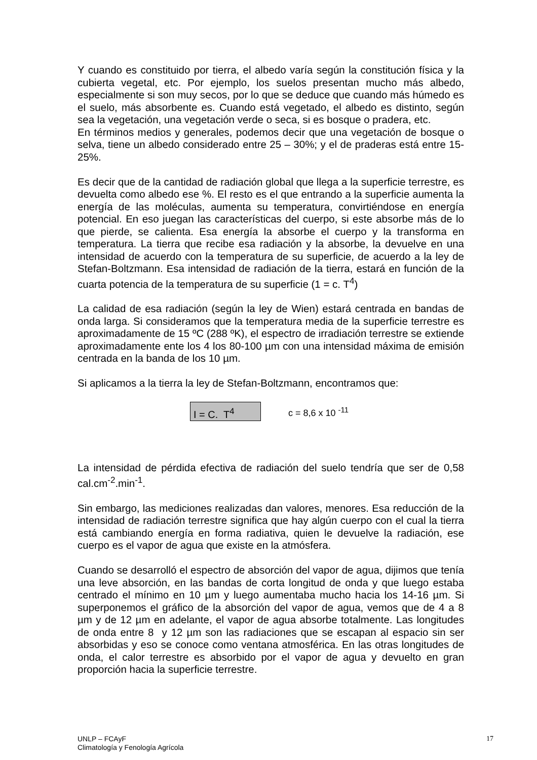Y cuando es constituido por tierra, el albedo varía según la constitución física y la cubierta vegetal, etc. Por ejemplo, los suelos presentan mucho más albedo, especialmente si son muy secos, por lo que se deduce que cuando más húmedo es el suelo, más absorbente es. Cuando está vegetado, el albedo es distinto, según sea la vegetación, una vegetación verde o seca, si es bosque o pradera, etc.
En términos medios y generales, podemos decir que una vegetación de bosque o selva, tiene un albedo considerado entre 25 – 30%; y el de praderas está entre 15-25%.
Es decir que de la cantidad de radiación global que llega a la superficie terrestre, es devuelta como albedo ese %. El resto es el que entrando a la superficie aumenta la energía de las moléculas, aumenta su temperatura, convirtiéndose en energía potencial. En eso juegan las características del cuerpo, si este absorbe más de lo que pierde, se calienta. Esa energía la absorbe el cuerpo y la transforma en temperatura. La tierra que recibe esa radiación y la absorbe, la devuelve en una intensidad de acuerdo con la temperatura de su superficie, de acuerdo a la ley de Stefan-Boltzmann. Esa intensidad de radiación de la tierra, estará en función de la cuarta potencia de la temperatura de su superficie (1 = c. T<sup>4</sup>)
La calidad de esa radiación (según la ley de Wien) estará centrada en bandas de onda larga. Si consideramos que la temperatura media de la superficie terrestre es aproximadamente de 15 ºC (288 ºK), el espectro de irradiación terrestre se extiende aproximadamente ente los 4 los 80-100 µm con una intensidad máxima de emisión centrada en la banda de los 10 µm.
Si aplicamos a la tierra la ley de Stefan-Boltzmann, encontramos que:
I = C. T<sup>4</sup>
c = 8,6 x 10 <sup>-11</sup>
La intensidad de pérdida efectiva de radiación del suelo tendría que ser de 0,58 cal.cm<sup>-2</sup>.min<sup>-1</sup>.
Sin embargo, las mediciones realizadas dan valores, menores. Esa reducción de la intensidad de radiación terrestre significa que hay algún cuerpo con el cual la tierra está cambiando energía en forma radiativa, quien le devuelve la radiación, ese cuerpo es el vapor de agua que existe en la atmósfera.
Cuando se desarrolló el espectro de absorción del vapor de agua, dijimos que tenía una leve absorción, en las bandas de corta longitud de onda y que luego estaba centrado el mínimo en 10 µm y luego aumentaba mucho hacia los 14-16 µm. Si superponemos el gráfico de la absorción del vapor de agua, vemos que de 4 a 8 µm y de 12 µm en adelante, el vapor de agua absorbe totalmente. Las longitudes de onda entre 8 y 12 µm son las radiaciones que se escapan al espacio sin ser absorbidas y eso se conoce como ventana atmosférica. En las otras longitudes de onda, el calor terrestre es absorbido por el vapor de agua y devuelto en gran proporción hacia la superficie terrestre.
UNLP – FCAyF
Climatología y Fenología Agrícola
17